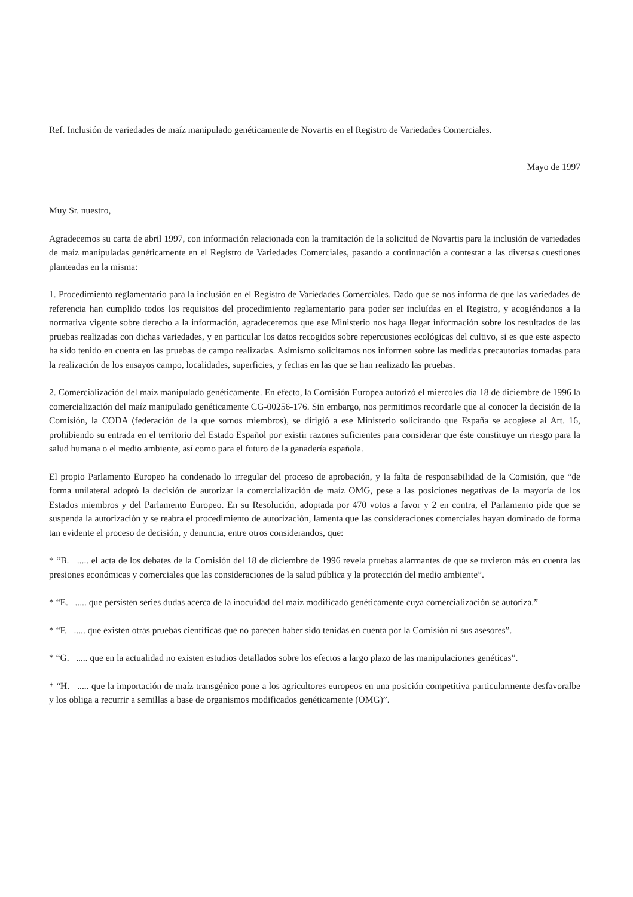Ref. Inclusión de variedades de maíz manipulado genéticamente de Novartis en el Registro de Variedades Comerciales.
Mayo de 1997
Muy Sr. nuestro,
Agradecemos su carta de abril 1997, con información relacionada con la tramitación de la solicitud de Novartis para la inclusión de variedades de maíz manipuladas genéticamente en el Registro de Variedades Comerciales, pasando a continuación a contestar a las diversas cuestiones planteadas en la misma:
1. Procedimiento reglamentario para la inclusión en el Registro de Variedades Comerciales. Dado que se nos informa de que las variedades de referencia han cumplido todos los requisitos del procedimiento reglamentario para poder ser incluídas en el Registro, y acogiéndonos a la normativa vigente sobre derecho a la información, agradeceremos que ese Ministerio nos haga llegar información sobre los resultados de las pruebas realizadas con dichas variedades, y en particular los datos recogidos sobre repercusiones ecológicas del cultivo, si es que este aspecto ha sido tenido en cuenta en las pruebas de campo realizadas. Asímismo solicitamos nos informen sobre las medidas precautorias tomadas para la realización de los ensayos campo, localidades, superficies, y fechas en las que se han realizado las pruebas.
2. Comercialización del maíz manipulado genéticamente. En efecto, la Comisión Europea autorizó el miercoles día 18 de diciembre de 1996 la comercialización del maíz manipulado genéticamente CG-00256-176. Sin embargo, nos permitimos recordarle que al conocer la decisión de la Comisión, la CODA (federación de la que somos miembros), se dirigió a ese Ministerio solicitando que España se acogiese al Art. 16, prohibiendo su entrada en el territorio del Estado Español por existir razones suficientes para considerar que éste constituye un riesgo para la salud humana o el medio ambiente, así como para el futuro de la ganadería española.
El propio Parlamento Europeo ha condenado lo irregular del proceso de aprobación, y la falta de responsabilidad de la Comisión, que “de forma unilateral adoptó la decisión de autorizar la comercialización de maíz OMG, pese a las posiciones negativas de la mayoría de los Estados miembros y del Parlamento Europeo. En su Resolución, adoptada por 470 votos a favor y 2 en contra, el Parlamento pide que se suspenda la autorización y se reabra el procedimiento de autorización, lamenta que las consideraciones comerciales hayan dominado de forma tan evidente el proceso de decisión, y denuncia, entre otros considerandos, que:
* “B. ..... el acta de los debates de la Comisión del 18 de diciembre de 1996 revela pruebas alarmantes de que se tuvieron más en cuenta las presiones económicas y comerciales que las consideraciones de la salud pública y la protección del medio ambiente”.
* “E. ..... que persisten series dudas acerca de la inocuidad del maíz modificado genéticamente cuya comercialización se autoriza.”
* “F. ..... que existen otras pruebas científicas que no parecen haber sido tenidas en cuenta por la Comisión ni sus asesores”.
* “G. ..... que en la actualidad no existen estudios detallados sobre los efectos a largo plazo de las manipulaciones genéticas”.
* “H. ..... que la importación de maíz transgénico pone a los agricultores europeos en una posición competitiva particularmente desfavoralbe y los obliga a recurrir a semillas a base de organismos modificados genéticamente (OMG)”.